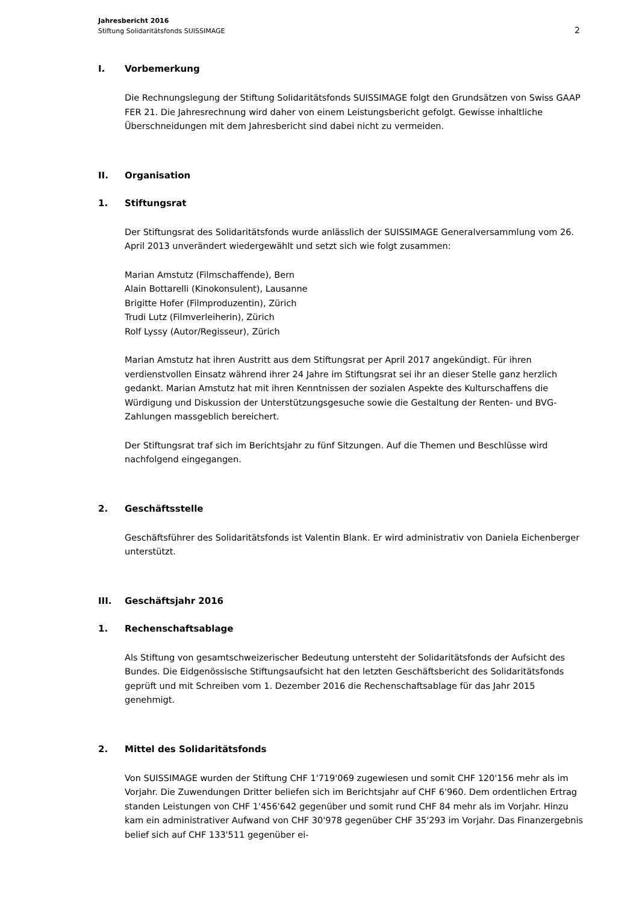Jahresbericht 2016
Stiftung Solidaritätsfonds SUISSIMAGE
2
I. Vorbemerkung
Die Rechnungslegung der Stiftung Solidaritätsfonds SUISSIMAGE folgt den Grundsätzen von Swiss GAAP FER 21. Die Jahresrechnung wird daher von einem Leistungsbericht gefolgt. Gewisse inhaltliche Überschneidungen mit dem Jahresbericht sind dabei nicht zu vermeiden.
II. Organisation
1. Stiftungsrat
Der Stiftungsrat des Solidaritätsfonds wurde anlässlich der SUISSIMAGE Generalversammlung vom 26. April 2013 unverändert wiedergewählt und setzt sich wie folgt zusammen:
Marian Amstutz (Filmschaffende), Bern
Alain Bottarelli (Kinokonsulent), Lausanne
Brigitte Hofer (Filmproduzentin), Zürich
Trudi Lutz (Filmverleiherin), Zürich
Rolf Lyssy (Autor/Regisseur), Zürich
Marian Amstutz hat ihren Austritt aus dem Stiftungsrat per April 2017 angekündigt. Für ihren verdienstvollen Einsatz während ihrer 24 Jahre im Stiftungsrat sei ihr an dieser Stelle ganz herzlich gedankt. Marian Amstutz hat mit ihren Kenntnissen der sozialen Aspekte des Kulturschaffens die Würdigung und Diskussion der Unterstützungsgesuche sowie die Gestaltung der Renten- und BVG-Zahlungen massgeblich bereichert.
Der Stiftungsrat traf sich im Berichtsjahr zu fünf Sitzungen. Auf die Themen und Beschlüsse wird nachfolgend eingegangen.
2. Geschäftsstelle
Geschäftsführer des Solidaritätsfonds ist Valentin Blank. Er wird administrativ von Daniela Eichenberger unterstützt.
III. Geschäftsjahr 2016
1. Rechenschaftsablage
Als Stiftung von gesamtschweizerischer Bedeutung untersteht der Solidaritätsfonds der Aufsicht des Bundes. Die Eidgenössische Stiftungsaufsicht hat den letzten Geschäftsbericht des Solidaritätsfonds geprüft und mit Schreiben vom 1. Dezember 2016 die Rechenschaftsablage für das Jahr 2015 genehmigt.
2. Mittel des Solidaritätsfonds
Von SUISSIMAGE wurden der Stiftung CHF 1'719'069 zugewiesen und somit CHF 120'156 mehr als im Vorjahr. Die Zuwendungen Dritter beliefen sich im Berichtsjahr auf CHF 6'960. Dem ordentlichen Ertrag standen Leistungen von CHF 1'456'642 gegenüber und somit rund CHF 84 mehr als im Vorjahr. Hinzu kam ein administrativer Aufwand von CHF 30'978 gegenüber CHF 35'293 im Vorjahr. Das Finanzergebnis belief sich auf CHF 133'511 gegenüber ei-